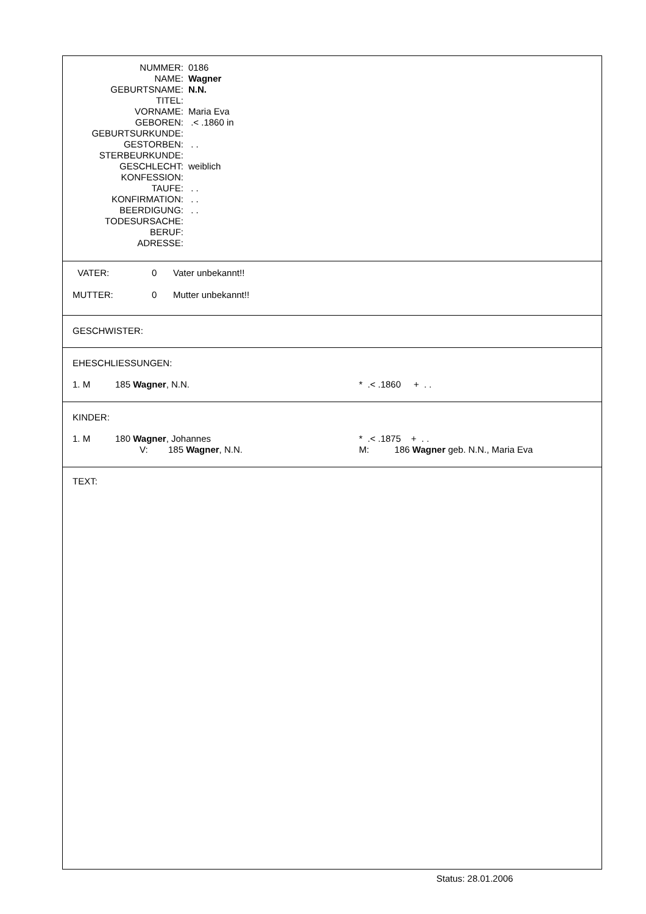| NUMMER: | 0186 |
| NAME: | Wagner |
| GEBURTSNAME: | N.N. |
| TITEL: | |
| VORNAME: | Maria Eva |
| GEBOREN: | .< .1860 in |
| GEBURTSURKUNDE: | |
| GESTORBEN: | . . |
| STERBEURKUNDE: | |
| GESCHLECHT: | weiblich |
| KONFESSION: | |
| TAUFE: | . . |
| KONFIRMATION: | . . |
| BEERDIGUNG: | . . |
| TODESURSACHE: | |
| BERUF: | |
| ADRESSE: | |
VATER: 0 Vater unbekannt!!
MUTTER: 0 Mutter unbekannt!!
GESCHWISTER:
EHESCHLIESSUNGEN:
1. M 185 Wagner, N.N. * .< .1860 + . .
KINDER:
1. M 180 Wagner, Johannes * .< .1875 + . .
V: 185 Wagner, N.N. M: 186 Wagner geb. N.N., Maria Eva
TEXT:
Status: 28.01.2006